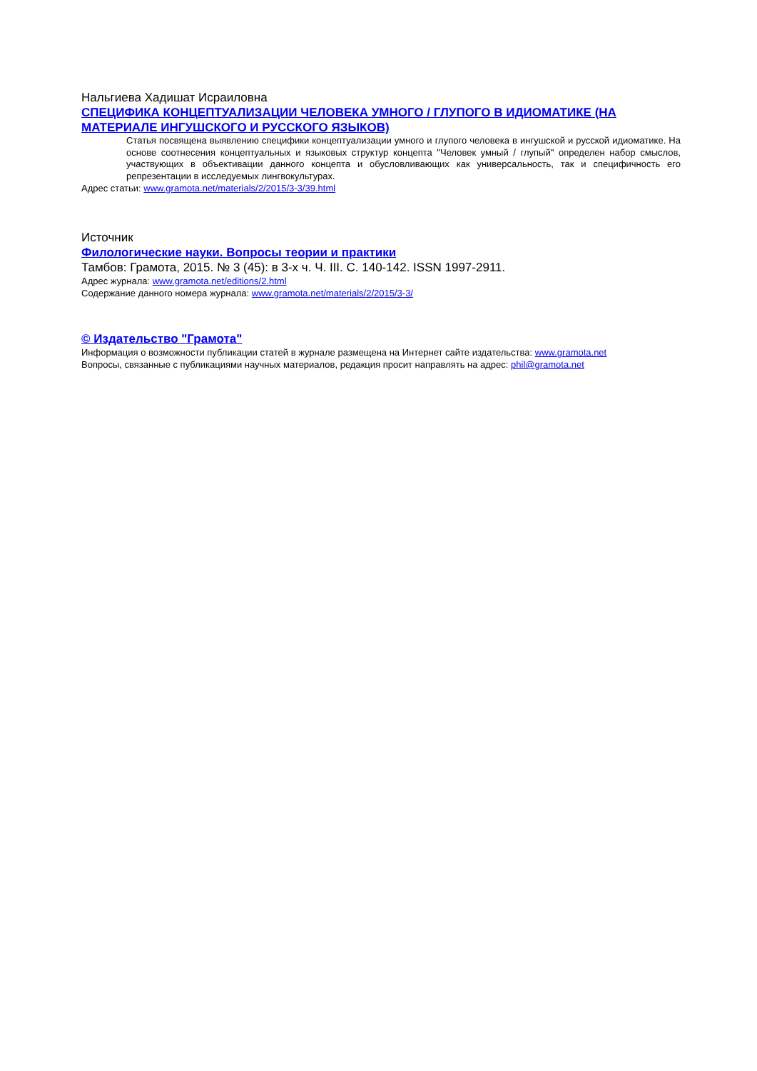Нальгиева Хадишат Исраиловна
СПЕЦИФИКА КОНЦЕПТУАЛИЗАЦИИ ЧЕЛОВЕКА УМНОГО / ГЛУПОГО В ИДИОМАТИКЕ (НА МАТЕРИАЛЕ ИНГУШСКОГО И РУССКОГО ЯЗЫКОВ)
Статья посвящена выявлению специфики концептуализации умного и глупого человека в ингушской и русской идиоматике. На основе соотнесения концептуальных и языковых структур концепта "Человек умный / глупый" определен набор смыслов, участвующих в объективации данного концепта и обусловливающих как универсальность, так и специфичность его репрезентации в исследуемых лингвокультурах.
Адрес статьи: www.gramota.net/materials/2/2015/3-3/39.html
Источник
Филологические науки. Вопросы теории и практики
Тамбов: Грамота, 2015. № 3 (45): в 3-х ч. Ч. III. C. 140-142. ISSN 1997-2911.
Адрес журнала: www.gramota.net/editions/2.html
Содержание данного номера журнала: www.gramota.net/materials/2/2015/3-3/
© Издательство "Грамота"
Информация о возможности публикации статей в журнале размещена на Интернет сайте издательства: www.gramota.net
Вопросы, связанные с публикациями научных материалов, редакция просит направлять на адрес: phil@gramota.net